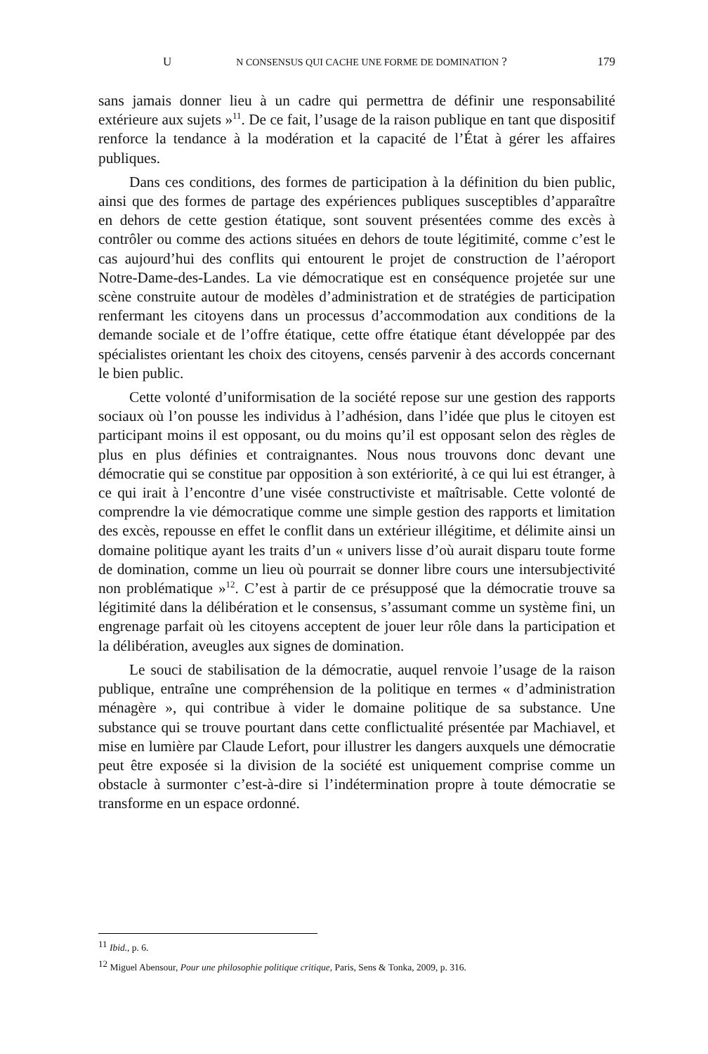U N CONSENSUS QUI CACHE UNE FORME DE DOMINATION ? 179
sans jamais donner lieu à un cadre qui permettra de définir une responsabilité extérieure aux sujets »<sup>11</sup>. De ce fait, l’usage de la raison publique en tant que dispositif renforce la tendance à la modération et la capacité de l’État à gérer les affaires publiques.
Dans ces conditions, des formes de participation à la définition du bien public, ainsi que des formes de partage des expériences publiques susceptibles d’apparaître en dehors de cette gestion étatique, sont souvent présentées comme des excès à contrôler ou comme des actions situées en dehors de toute légitimité, comme c’est le cas aujourd’hui des conflits qui entourent le projet de construction de l’aéroport Notre-Dame-des-Landes. La vie démocratique est en conséquence projetée sur une scène construite autour de modèles d’administration et de stratégies de participation renfermant les citoyens dans un processus d’accommodation aux conditions de la demande sociale et de l’offre étatique, cette offre étatique étant développée par des spécialistes orientant les choix des citoyens, censés parvenir à des accords concernant le bien public.
Cette volonté d’uniformisation de la société repose sur une gestion des rapports sociaux où l’on pousse les individus à l’adhésion, dans l’idée que plus le citoyen est participant moins il est opposant, ou du moins qu’il est opposant selon des règles de plus en plus définies et contraignantes. Nous nous trouvons donc devant une démocratie qui se constitue par opposition à son extériorité, à ce qui lui est étranger, à ce qui irait à l’encontre d’une visée constructiviste et maîtrisable. Cette volonté de comprendre la vie démocratique comme une simple gestion des rapports et limitation des excès, repousse en effet le conflit dans un extérieur illégitime, et délimite ainsi un domaine politique ayant les traits d’un « univers lisse d’où aurait disparu toute forme de domination, comme un lieu où pourrait se donner libre cours une intersubjectivité non problématique »<sup>12</sup>. C’est à partir de ce présupposé que la démocratie trouve sa légitimité dans la délibération et le consensus, s’assumant comme un système fini, un engrenage parfait où les citoyens acceptent de jouer leur rôle dans la participation et la délibération, aveugles aux signes de domination.
Le souci de stabilisation de la démocratie, auquel renvoie l’usage de la raison publique, entraîne une compréhension de la politique en termes « d’administration ménagère », qui contribue à vider le domaine politique de sa substance. Une substance qui se trouve pourtant dans cette conflictualité présentée par Machiavel, et mise en lumière par Claude Lefort, pour illustrer les dangers auxquels une démocratie peut être exposée si la division de la société est uniquement comprise comme un obstacle à surmonter c’est-à-dire si l’indétermination propre à toute démocratie se transforme en un espace ordonné.
<sup>11</sup> Ibid., p. 6.
<sup>12</sup> Miguel Abensour, Pour une philosophie politique critique, Paris, Sens & Tonka, 2009, p. 316.